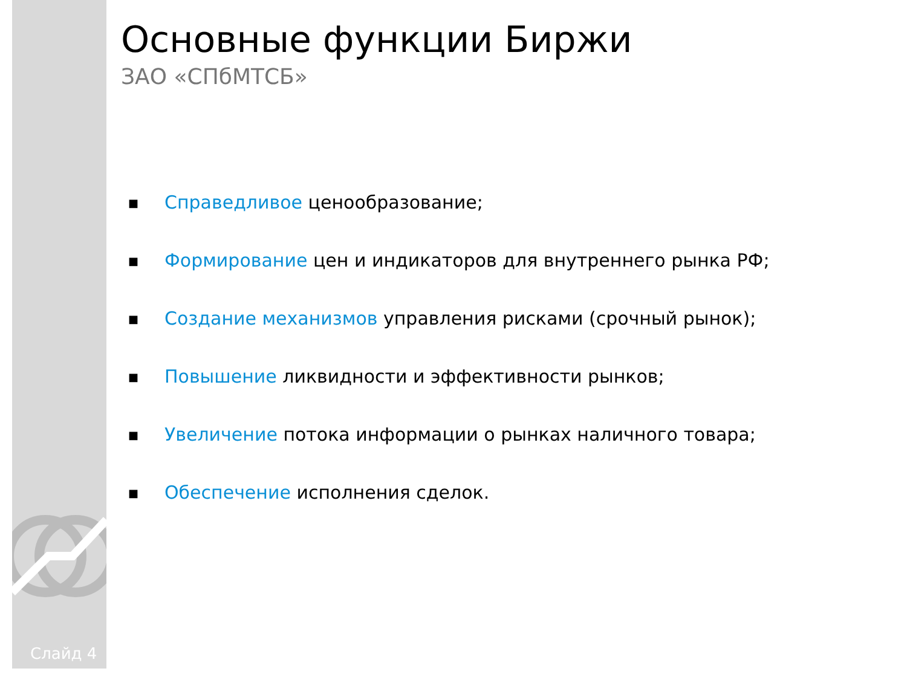Основные функции Биржи
ЗАО «СПбМТСБ»
■ Справедливое ценообразование;
■ Формирование цен и индикаторов для внутреннего рынка РФ;
■ Создание механизмов управления рисками (срочный рынок);
■ Повышение ликвидности и эффективности рынков;
■ Увеличение потока информации о рынках наличного товара;
■ Обеспечение исполнения сделок.
Слайд 4